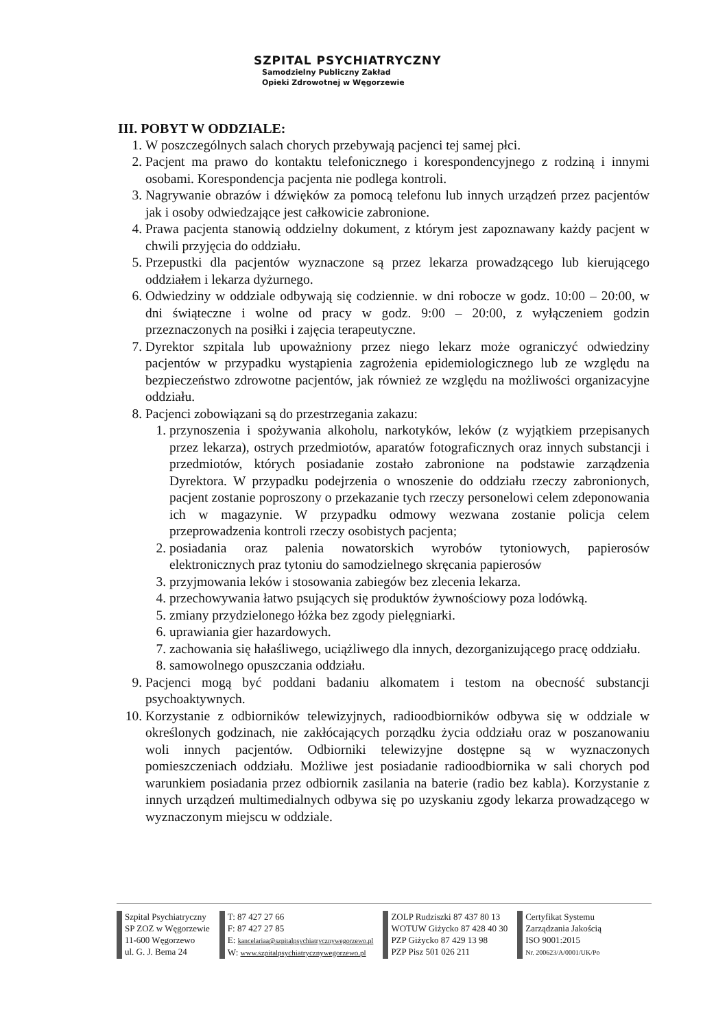SZPITAL PSYCHIATRYCZNY
Samodzielny Publiczny Zakład
Opieki Zdrowotnej w Węgorzewie
III. POBYT W ODDZIALE:
1. W poszczególnych salach chorych przebywają pacjenci tej samej płci.
2. Pacjent ma prawo do kontaktu telefonicznego i korespondencyjnego z rodziną i innymi osobami. Korespondencja pacjenta nie podlega kontroli.
3. Nagrywanie obrazów i dźwięków za pomocą telefonu lub innych urządzeń przez pacjentów jak i osoby odwiedzające jest całkowicie zabronione.
4. Prawa pacjenta stanowią oddzielny dokument, z którym jest zapoznawany każdy pacjent w chwili przyjęcia do oddziału.
5. Przepustki dla pacjentów wyznaczone są przez lekarza prowadzącego lub kierującego oddziałem i lekarza dyżurnego.
6. Odwiedziny w oddziale odbywają się codziennie. w dni robocze w godz. 10:00 – 20:00, w dni świąteczne i wolne od pracy w godz. 9:00 – 20:00, z wyłączeniem godzin przeznaczonych na posiłki i zajęcia terapeutyczne.
7. Dyrektor szpitala lub upoważniony przez niego lekarz może ograniczyć odwiedziny pacjentów w przypadku wystąpienia zagrożenia epidemiologicznego lub ze względu na bezpieczeństwo zdrowotne pacjentów, jak również ze względu na możliwości organizacyjne oddziału.
8. Pacjenci zobowiązani są do przestrzegania zakazu:
1. przynoszenia i spożywania alkoholu, narkotyków, leków (z wyjątkiem przepisanych przez lekarza), ostrych przedmiotów, aparatów fotograficznych oraz innych substancji i przedmiotów, których posiadanie zostało zabronione na podstawie zarządzenia Dyrektora. W przypadku podejrzenia o wnoszenie do oddziału rzeczy zabronionych, pacjent zostanie poproszony o przekazanie tych rzeczy personelowi celem zdeponowania ich w magazynie. W przypadku odmowy wezwana zostanie policja celem przeprowadzenia kontroli rzeczy osobistych pacjenta;
2. posiadania oraz palenia nowatorskich wyrobów tytoniowych, papierosów elektronicznych praz tytoniu do samodzielnego skręcania papierosów
3. przyjmowania leków i stosowania zabiegów bez zlecenia lekarza.
4. przechowywania łatwo psujących się produktów żywnościowy poza lodówką.
5. zmiany przydzielonego łóżka bez zgody pielęgniarki.
6. uprawiania gier hazardowych.
7. zachowania się hałaśliwego, uciążliwego dla innych, dezorganizującego pracę oddziału.
8. samowolnego opuszczania oddziału.
9. Pacjenci mogą być poddani badaniu alkomatem i testom na obecność substancji psychoaktywnych.
10. Korzystanie z odbiorników telewizyjnych, radioodbiorników odbywa się w oddziale w określonych godzinach, nie zakłócających porządku życia oddziału oraz w poszanowaniu woli innych pacjentów. Odbiorniki telewizyjne dostępne są w wyznaczonych pomieszczeniach oddziału. Możliwe jest posiadanie radioodbiornika w sali chorych pod warunkiem posiadania przez odbiornik zasilania na baterie (radio bez kabla). Korzystanie z innych urządzeń multimedialnych odbywa się po uzyskaniu zgody lekarza prowadzącego w wyznaczonym miejscu w oddziale.
Szpital Psychiatryczny
SP ZOZ w Węgorzewie
11-600 Węgorzewo
ul. G. J. Bema 24
T: 87 427 27 66
F: 87 427 27 85
E: kancelariaa@szpitalpsychiatrycznywegorzewo.pl
W: www.szpitalpsychiatrycznywegorzewo.pl
ZOLP Rudziszki 87 437 80 13
WOTUW Giżycko 87 428 40 30
PZP Giżycko 87 429 13 98
PZP Pisz 501 026 211
Certyfikat Systemu
Zarządzania Jakością
ISO 9001:2015
Nr. 200623/A/0001/UK/Po